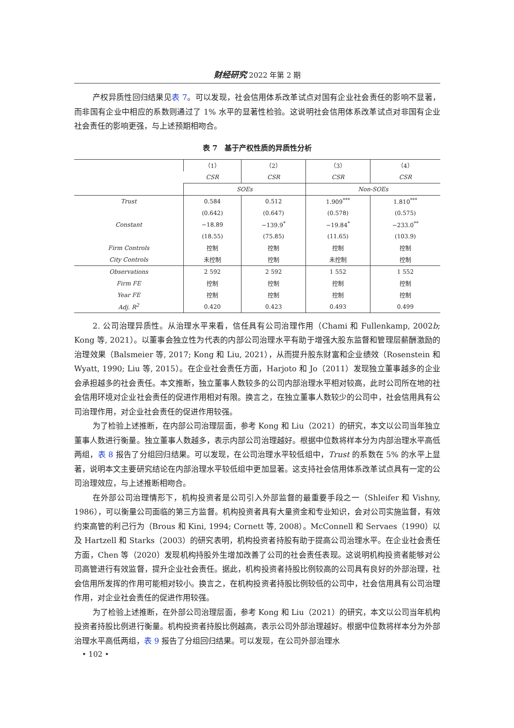财经研究 2022 年第 2 期
产权异质性回归结果见表 7。可以发现，社会信用体系改革试点对国有企业社会责任的影响不显著，而非国有企业中相应的系数则通过了 1% 水平的显著性检验。这说明社会信用体系改革试点对非国有企业社会责任的影响更强，与上述预期相吻合。
表 7　基于产权性质的异质性分析
| | （1） | （2） | （3） | （4） |
| --- | --- | --- | --- | --- |
| | CSR | CSR | CSR | CSR |
| | SOEs | | Non-SOEs | |
| Trust | 0.584 | 0.512 | 1.909<sup>***</sup> | 1.810<sup>***</sup> |
| | (0.642) | (0.647) | (0.578) | (0.575) |
| Constant | −18.89 | −139.9<sup>*</sup> | −19.84<sup>*</sup> | −233.0<sup>**</sup> |
| | (18.55) | (75.85) | (11.65) | (103.9) |
| Firm Controls | 控制 | 控制 | 控制 | 控制 |
| City Controls | 未控制 | 控制 | 未控制 | 控制 |
| Observations | 2 592 | 2 592 | 1 552 | 1 552 |
| Firm FE | 控制 | 控制 | 控制 | 控制 |
| Year FE | 控制 | 控制 | 控制 | 控制 |
| Adj. R<sup>2</sup> | 0.420 | 0.423 | 0.493 | 0.499 |
2. 公司治理异质性。从治理水平来看，信任具有公司治理作用（Chami 和 Fullenkamp, 2002b; Kong 等, 2021）。以董事会独立性为代表的内部公司治理水平有助于增强大股东监督和管理层薪酬激励的治理效果（Balsmeier 等, 2017; Kong 和 Liu, 2021），从而提升股东财富和企业绩效（Rosenstein 和 Wyatt, 1990; Liu 等, 2015）。在企业社会责任方面，Harjoto 和 Jo（2011）发现独立董事越多的企业会承担越多的社会责任。本文推断，独立董事人数较多的公司内部治理水平相对较高，此时公司所在地的社会信用环境对企业社会责任的促进作用相对有限。换言之，在独立董事人数较少的公司中，社会信用具有公司治理作用，对企业社会责任的促进作用较强。
为了检验上述推断，在内部公司治理层面，参考 Kong 和 Liu（2021）的研究，本文以公司当年独立董事人数进行衡量。独立董事人数越多，表示内部公司治理越好。根据中位数将样本分为内部治理水平高低两组，表 8 报告了分组回归结果。可以发现，在公司治理水平较低组中，Trust 的系数在 5% 的水平上显著，说明本文主要研究结论在内部治理水平较低组中更加显著。这支持社会信用体系改革试点具有一定的公司治理效应，与上述推断相吻合。
在外部公司治理情形下，机构投资者是公司引入外部监督的最重要手段之一（Shleifer 和 Vishny, 1986），可以衡量公司面临的第三方监督。机构投资者具有大量资金和专业知识，会对公司实施监督，有效约束高管的利己行为（Brous 和 Kini, 1994; Cornett 等, 2008）。McConnell 和 Servaes（1990）以及 Hartzell 和 Starks（2003）的研究表明，机构投资者持股有助于提高公司治理水平。在企业社会责任方面，Chen 等（2020）发现机构持股外生增加改善了公司的社会责任表现。这说明机构投资者能够对公司高管进行有效监督，提升企业社会责任。据此，机构投资者持股比例较高的公司具有良好的外部治理，社会信用所发挥的作用可能相对较小。换言之，在机构投资者持股比例较低的公司中，社会信用具有公司治理作用，对企业社会责任的促进作用较强。
为了检验上述推断，在外部公司治理层面，参考 Kong 和 Liu（2021）的研究，本文以公司当年机构投资者持股比例进行衡量。机构投资者持股比例越高，表示公司外部治理越好。根据中位数将样本分为外部治理水平高低两组，表 9 报告了分组回归结果。可以发现，在公司外部治理水
• 102 •